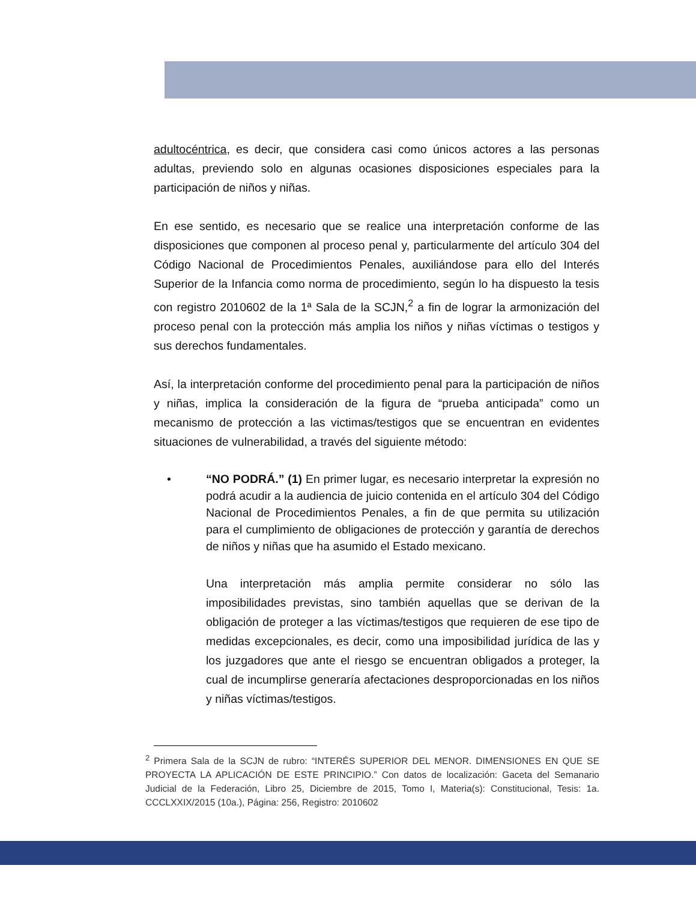adultocéntrica, es decir, que considera casi como únicos actores a las personas adultas, previendo solo en algunas ocasiones disposiciones especiales para la participación de niños y niñas.
En ese sentido, es necesario que se realice una interpretación conforme de las disposiciones que componen al proceso penal y, particularmente del artículo 304 del Código Nacional de Procedimientos Penales, auxiliándose para ello del Interés Superior de la Infancia como norma de procedimiento, según lo ha dispuesto la tesis con registro 2010602 de la 1ª Sala de la SCJN,<sup>2</sup> a fin de lograr la armonización del proceso penal con la protección más amplia los niños y niñas víctimas o testigos y sus derechos fundamentales.
Así, la interpretación conforme del procedimiento penal para la participación de niños y niñas, implica la consideración de la figura de “prueba anticipada” como un mecanismo de protección a las victimas/testigos que se encuentran en evidentes situaciones de vulnerabilidad, a través del siguiente método:
• “NO PODRÁ.” (1) En primer lugar, es necesario interpretar la expresión no podrá acudir a la audiencia de juicio contenida en el artículo 304 del Código Nacional de Procedimientos Penales, a fin de que permita su utilización para el cumplimiento de obligaciones de protección y garantía de derechos de niños y niñas que ha asumido el Estado mexicano.
Una interpretación más amplia permite considerar no sólo las imposibilidades previstas, sino también aquellas que se derivan de la obligación de proteger a las víctimas/testigos que requieren de ese tipo de medidas excepcionales, es decir, como una imposibilidad jurídica de las y los juzgadores que ante el riesgo se encuentran obligados a proteger, la cual de incumplirse generaría afectaciones desproporcionadas en los niños y niñas víctimas/testigos.
<sup>2</sup> Primera Sala de la SCJN de rubro: “INTERÉS SUPERIOR DEL MENOR. DIMENSIONES EN QUE SE PROYECTA LA APLICACIÓN DE ESTE PRINCIPIO.” Con datos de localización: Gaceta del Semanario Judicial de la Federación, Libro 25, Diciembre de 2015, Tomo I, Materia(s): Constitucional, Tesis: 1a. CCCLXXIX/2015 (10a.), Página: 256, Registro: 2010602